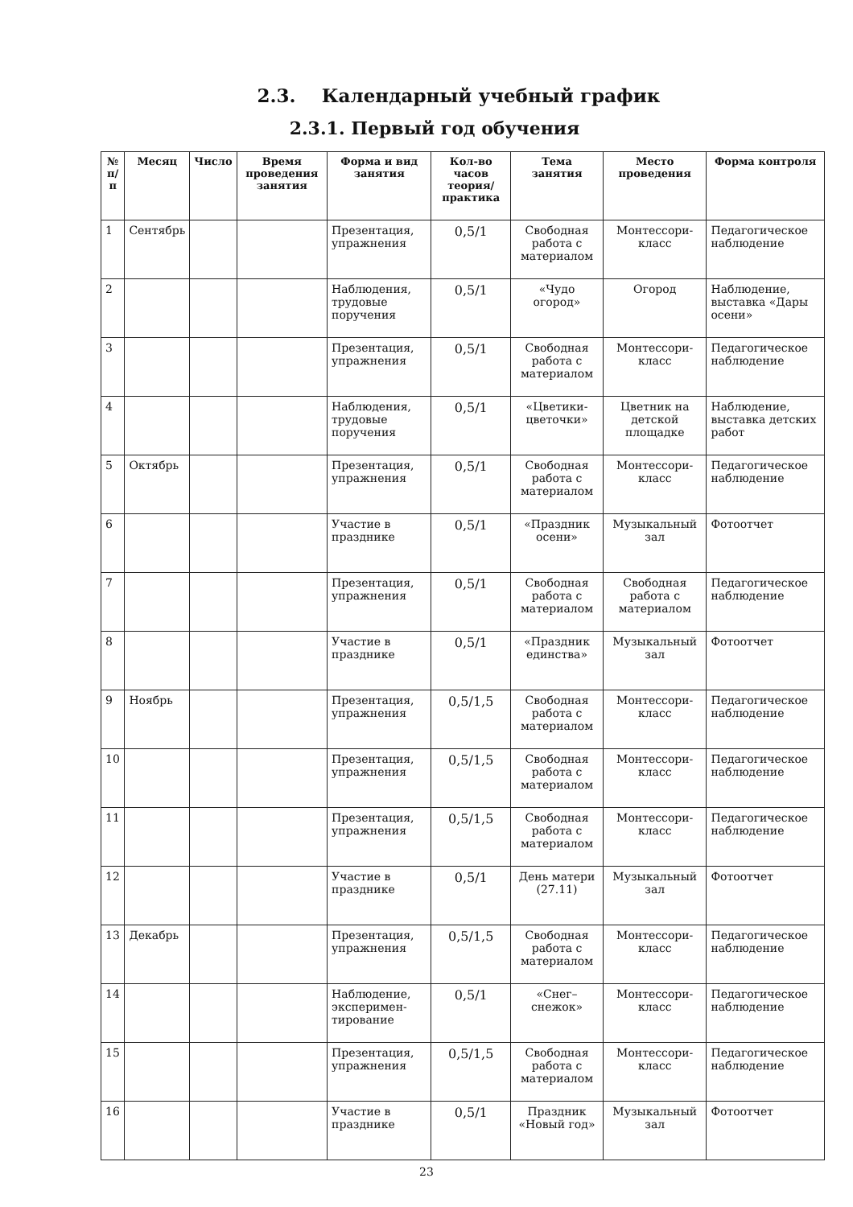2.3. Календарный учебный график
2.3.1. Первый год обучения
| № п/п | Месяц | Число | Время проведения занятия | Форма и вид занятия | Кол-во часов теория/ практика | Тема занятия | Место проведения | Форма контроля |
| --- | --- | --- | --- | --- | --- | --- | --- | --- |
| 1 | Сентябрь | | | Презентация, упражнения | 0,5/1 | Свободная работа с материалом | Монтессори-класс | Педагогическое наблюдение |
| 2 | | | | Наблюдения, трудовые поручения | 0,5/1 | «Чудо огород» | Огород | Наблюдение, выставка «Дары осени» |
| 3 | | | | Презентация, упражнения | 0,5/1 | Свободная работа с материалом | Монтессори-класс | Педагогическое наблюдение |
| 4 | | | | Наблюдения, трудовые поручения | 0,5/1 | «Цветики-цветочки» | Цветник на детской площадке | Наблюдение, выставка детских работ |
| 5 | Октябрь | | | Презентация, упражнения | 0,5/1 | Свободная работа с материалом | Монтессори-класс | Педагогическое наблюдение |
| 6 | | | | Участие в празднике | 0,5/1 | «Праздник осени» | Музыкальный зал | Фотоотчет |
| 7 | | | | Презентация, упражнения | 0,5/1 | Свободная работа с материалом | Свободная работа с материалом | Педагогическое наблюдение |
| 8 | | | | Участие в празднике | 0,5/1 | «Праздник единства» | Музыкальный зал | Фотоотчет |
| 9 | Ноябрь | | | Презентация, упражнения | 0,5/1,5 | Свободная работа с материалом | Монтессори-класс | Педагогическое наблюдение |
| 10 | | | | Презентация, упражнения | 0,5/1,5 | Свободная работа с материалом | Монтессори-класс | Педагогическое наблюдение |
| 11 | | | | Презентация, упражнения | 0,5/1,5 | Свободная работа с материалом | Монтессори-класс | Педагогическое наблюдение |
| 12 | | | | Участие в празднике | 0,5/1 | День матери (27.11) | Музыкальный зал | Фотоотчет |
| 13 | Декабрь | | | Презентация, упражнения | 0,5/1,5 | Свободная работа с материалом | Монтессори-класс | Педагогическое наблюдение |
| 14 | | | | Наблюдение, эксперимен-тирование | 0,5/1 | «Снег–снежок» | Монтессори-класс | Педагогическое наблюдение |
| 15 | | | | Презентация, упражнения | 0,5/1,5 | Свободная работа с материалом | Монтессори-класс | Педагогическое наблюдение |
| 16 | | | | Участие в празднике | 0,5/1 | Праздник «Новый год» | Музыкальный зал | Фотоотчет |
23